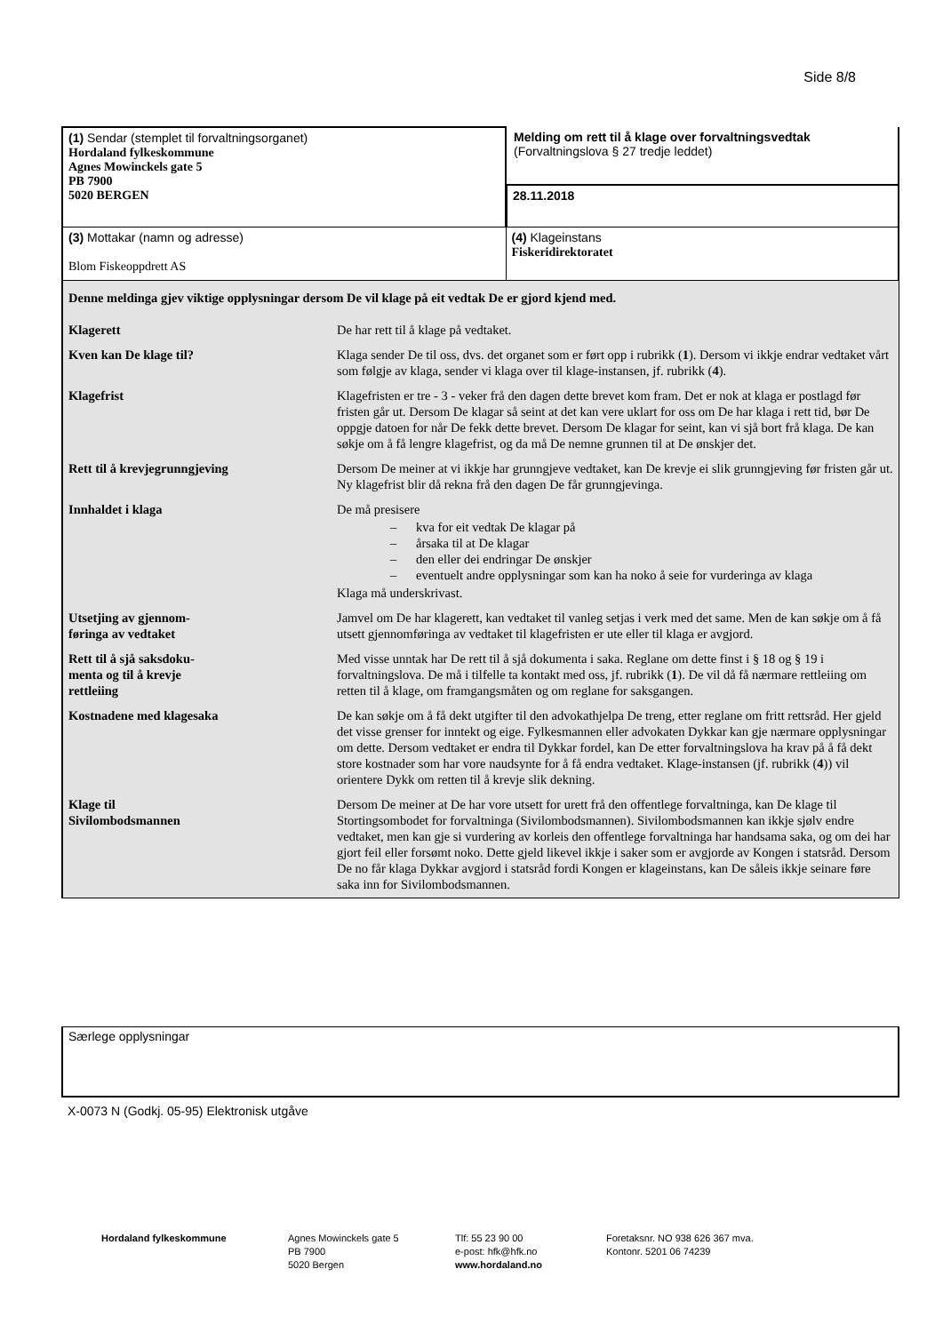Side 8/8
| (1) Sendar (stemplet til forvaltningsorganet) Hordaland fylkeskommune Agnes Mowinckels gate 5 PB 7900 5020 BERGEN | Melding om rett til å klage over forvaltningsvedtak (Forvaltningslova § 27 tredje leddet) 28.11.2018 |
| (3) Mottakar (namn og adresse) Blom Fiskeoppdrett AS | (4) Klageinstans Fiskeridirektoratet |
| Denne meldinga gjev viktige opplysningar dersom De vil klage på eit vedtak De er gjord kjend med. | |
| Klagerett | De har rett til å klage på vedtaket. |
| Kven kan De klage til? | Klaga sender De til oss, dvs. det organet som er ført opp i rubrikk ( 1 ). Dersom vi ikkje endrar vedtaket vårt som følgje av klaga, sender vi klaga over til klage-instansen, jf. rubrikk ( 4 ). |
| Klagefrist | Klagefristen er tre - 3 - veker frå den dagen dette brevet kom fram. Det er nok at klaga er postlagd før fristen går ut. Dersom De klagar så seint at det kan vere uklart for oss om De har klaga i rett tid, bør De oppgje datoen for når De fekk dette brevet. Dersom De klagar for seint, kan vi sjå bort frå klaga. De kan søkje om å få lengre klagefrist, og da må De nemne grunnen til at De ønskjer det. |
| Rett til å krevjegrunngjeving | Dersom De meiner at vi ikkje har grunngjeve vedtaket, kan De krevje ei slik grunngjeving før fristen går ut. Ny klagefrist blir då rekna frå den dagen De får grunngjevinga. |
| Innhaldet i klaga | De må presisere – kva for eit vedtak De klagar på – årsaka til at De klagar – den eller dei endringar De ønskjer – eventuelt andre opplysningar som kan ha noko å seie for vurderinga av klaga Klaga må underskrivast. |
| Utsetjing av gjennom- føringa av vedtaket | Jamvel om De har klagerett, kan vedtaket til vanleg setjas i verk med det same. Men de kan søkje om å få utsett gjennomføringa av vedtaket til klagefristen er ute eller til klaga er avgjord. |
| Rett til å sjå saksdoku- menta og til å krevje rettleiing | Med visse unntak har De rett til å sjå dokumenta i saka. Reglane om dette finst i § 18 og § 19 i forvaltningslova. De må i tilfelle ta kontakt med oss, jf. rubrikk ( 1 ). De vil då få nærmare rettleiing om retten til å klage, om framgangsmåten og om reglane for saksgangen. |
| Kostnadene med klagesaka | De kan søkje om å få dekt utgifter til den advokathjelpa De treng, etter reglane om fritt rettsråd. Her gjeld det visse grenser for inntekt og eige. Fylkesmannen eller advokaten Dykkar kan gje nærmare opplysningar om dette. Dersom vedtaket er endra til Dykkar fordel, kan De etter forvaltningslova ha krav på å få dekt store kostnader som har vore naudsynte for å få endra vedtaket. Klage-instansen (jf. rubrikk ( 4 )) vil orientere Dykk om retten til å krevje slik dekning. |
| Klage til Sivilombodsmannen | Dersom De meiner at De har vore utsett for urett frå den offentlege forvaltninga, kan De klage til Stortingsombodet for forvaltninga (Sivilombodsmannen). Sivilombodsmannen kan ikkje sjølv endre vedtaket, men kan gje si vurdering av korleis den offentlege forvaltninga har handsama saka, og om dei har gjort feil eller forsømt noko. Dette gjeld likevel ikkje i saker som er avgjorde av Kongen i statsråd. Dersom De no får klaga Dykkar avgjord i statsråd fordi Kongen er klageinstans, kan De såleis ikkje seinare føre saka inn for Sivilombodsmannen. |
Særlege opplysningar
X-0073 N (Godkj. 05-95) Elektronisk utgåve
Hordaland fylkeskommune Agnes Mowinckels gate 5
PB 7900
5020 Bergen
Tlf: 55 23 90 00
e-post: hfk@hfk.no
www.hordaland.no
Foretaksnr. NO 938 626 367 mva.
Kontonr. 5201 06 74239